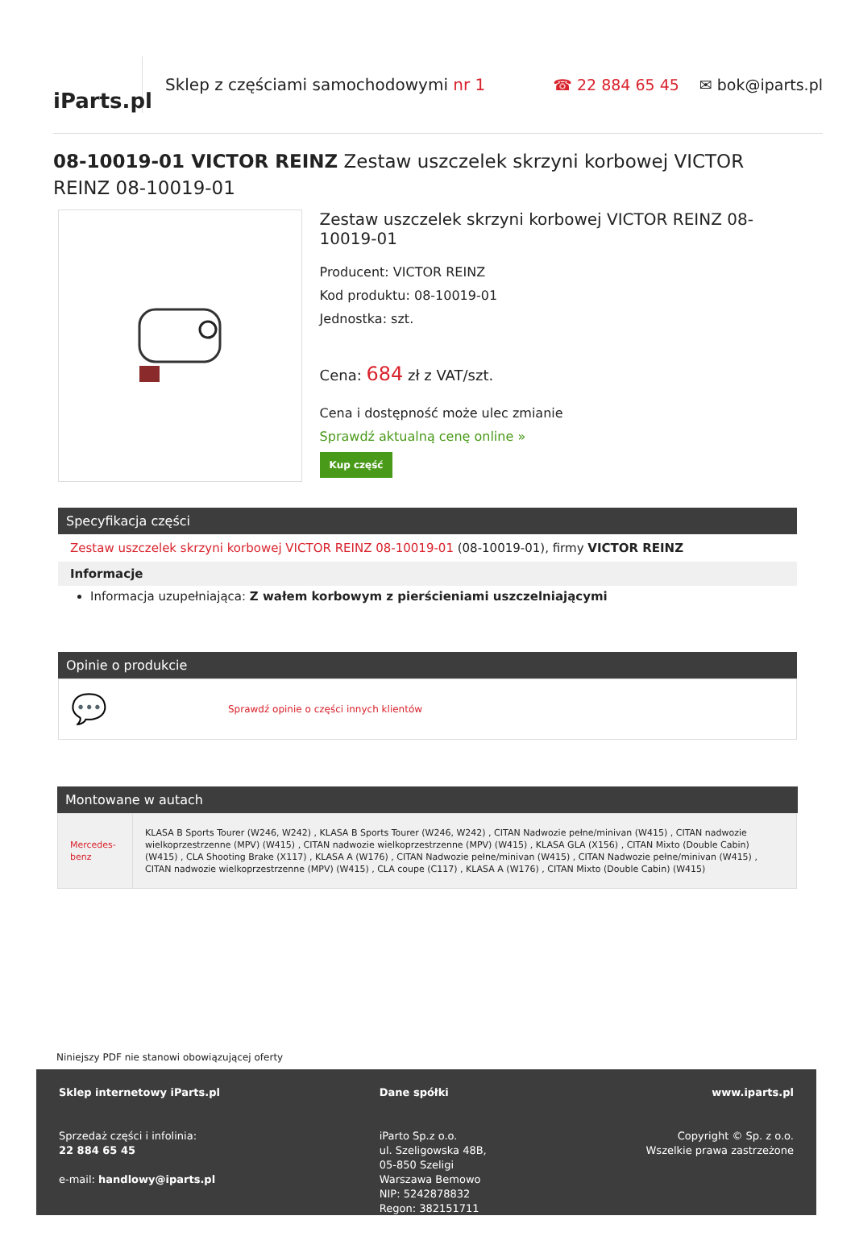iParts.pl
Sklep z częściami samochodowymi nr 1
☎ 22 884 65 45 ✉ bok@iparts.pl
08-10019-01 VICTOR REINZ Zestaw uszczelek skrzyni korbowej VICTOR REINZ 08-10019-01
Zestaw uszczelek skrzyni korbowej VICTOR REINZ 08-10019-01
Producent: VICTOR REINZ
Kod produktu: 08-10019-01
Jednostka: szt.
Cena: 684 zł z VAT/szt.
Cena i dostępność może ulec zmianie
Sprawdź aktualną cenę online »
Kup część
Specyfikacja części
Zestaw uszczelek skrzyni korbowej VICTOR REINZ 08-10019-01 (08-10019-01), firmy VICTOR REINZ
Informacje
Informacja uzupełniająca: Z wałem korbowym z pierścieniami uszczelniającymi
Opinie o produkcie
💬 Sprawdź opinie o części innych klientów
Montowane w autach
| Mercedes-benz | KLASA B Sports Tourer (W246, W242) , KLASA B Sports Tourer (W246, W242) , CITAN Nadwozie pełne/minivan (W415) , CITAN nadwozie wielkoprzestrzenne (MPV) (W415) , CITAN nadwozie wielkoprzestrzenne (MPV) (W415) , KLASA GLA (X156) , CITAN Mixto (Double Cabin) (W415) , CLA Shooting Brake (X117) , KLASA A (W176) , CITAN Nadwozie pełne/minivan (W415) , CITAN Nadwozie pełne/minivan (W415) , CITAN nadwozie wielkoprzestrzenne (MPV) (W415) , CLA coupe (C117) , KLASA A (W176) , CITAN Mixto (Double Cabin) (W415) |
Niniejszy PDF nie stanowi obowiązującej oferty
Sklep internetowy iParts.pl
Sprzedaż części i infolinia:
22 884 65 45
e-mail: handlowy@iparts.pl
Dane spółki
iParto Sp.z o.o.
ul. Szeligowska 48B,
05-850 Szeligi
Warszawa Bemowo
NIP: 5242878832
Regon: 382151711
www.iparts.pl
Copyright © Sp. z o.o.
Wszelkie prawa zastrzeżone